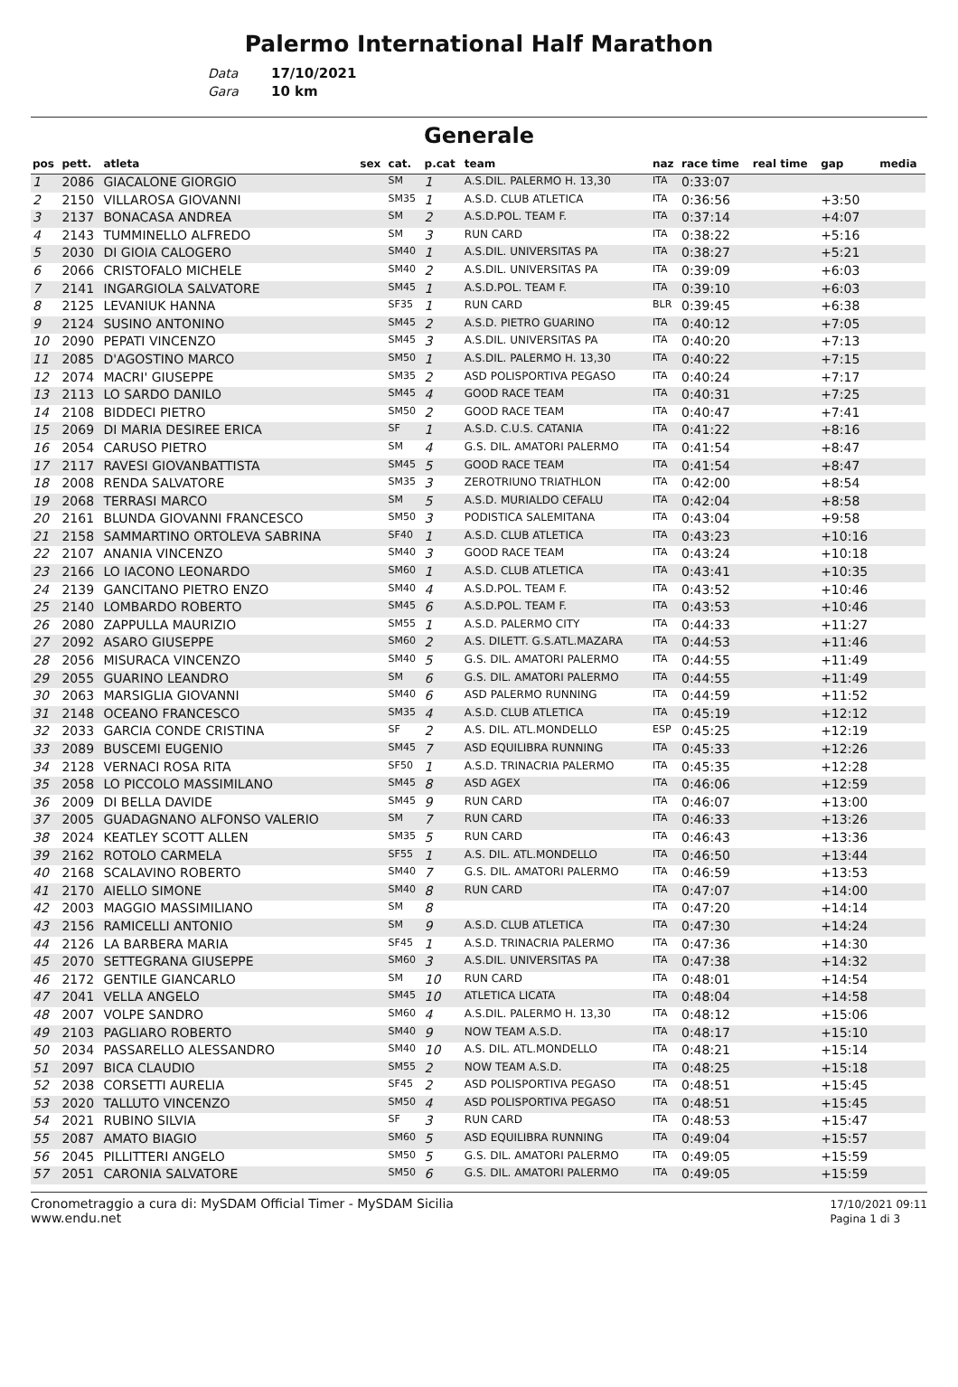Palermo International Half Marathon
Data 17/10/2021
Gara 10 km
Generale
| pos | pett. | atleta | sex | cat. | p.cat | team | naz | race time | real time | gap | media |
| --- | --- | --- | --- | --- | --- | --- | --- | --- | --- | --- | --- |
| 1 | 2086 | GIACALONE GIORGIO | | SM | 1 | A.S.DIL. PALERMO H. 13,30 | ITA | 0:33:07 | | | |
| 2 | 2150 | VILLAROSA GIOVANNI | | SM35 | 1 | A.S.D. CLUB ATLETICA | ITA | 0:36:56 | | +3:50 | |
| 3 | 2137 | BONACASA ANDREA | | SM | 2 | A.S.D.POL. TEAM F. | ITA | 0:37:14 | | +4:07 | |
| 4 | 2143 | TUMMINELLO ALFREDO | | SM | 3 | RUN CARD | ITA | 0:38:22 | | +5:16 | |
| 5 | 2030 | DI GIOIA CALOGERO | | SM40 | 1 | A.S.DIL. UNIVERSITAS PA | ITA | 0:38:27 | | +5:21 | |
| 6 | 2066 | CRISTOFALO MICHELE | | SM40 | 2 | A.S.DIL. UNIVERSITAS PA | ITA | 0:39:09 | | +6:03 | |
| 7 | 2141 | INGARGIOLA SALVATORE | | SM45 | 1 | A.S.D.POL. TEAM F. | ITA | 0:39:10 | | +6:03 | |
| 8 | 2125 | LEVANIUK HANNA | | SF35 | 1 | RUN CARD | BLR | 0:39:45 | | +6:38 | |
| 9 | 2124 | SUSINO ANTONINO | | SM45 | 2 | A.S.D. PIETRO GUARINO | ITA | 0:40:12 | | +7:05 | |
| 10 | 2090 | PEPATI VINCENZO | | SM45 | 3 | A.S.DIL. UNIVERSITAS PA | ITA | 0:40:20 | | +7:13 | |
| 11 | 2085 | D'AGOSTINO MARCO | | SM50 | 1 | A.S.DIL. PALERMO H. 13,30 | ITA | 0:40:22 | | +7:15 | |
| 12 | 2074 | MACRI' GIUSEPPE | | SM35 | 2 | ASD POLISPORTIVA PEGASO | ITA | 0:40:24 | | +7:17 | |
| 13 | 2113 | LO SARDO DANILO | | SM45 | 4 | GOOD RACE TEAM | ITA | 0:40:31 | | +7:25 | |
| 14 | 2108 | BIDDECI PIETRO | | SM50 | 2 | GOOD RACE TEAM | ITA | 0:40:47 | | +7:41 | |
| 15 | 2069 | DI MARIA DESIREE ERICA | | SF | 1 | A.S.D. C.U.S. CATANIA | ITA | 0:41:22 | | +8:16 | |
| 16 | 2054 | CARUSO PIETRO | | SM | 4 | G.S. DIL. AMATORI PALERMO | ITA | 0:41:54 | | +8:47 | |
| 17 | 2117 | RAVESI GIOVANBATTISTA | | SM45 | 5 | GOOD RACE TEAM | ITA | 0:41:54 | | +8:47 | |
| 18 | 2008 | RENDA SALVATORE | | SM35 | 3 | ZEROTRIUNO TRIATHLON | ITA | 0:42:00 | | +8:54 | |
| 19 | 2068 | TERRASI MARCO | | SM | 5 | A.S.D. MURIALDO CEFALU | ITA | 0:42:04 | | +8:58 | |
| 20 | 2161 | BLUNDA GIOVANNI FRANCESCO | | SM50 | 3 | PODISTICA SALEMITANA | ITA | 0:43:04 | | +9:58 | |
| 21 | 2158 | SAMMARTINO ORTOLEVA SABRINA | | SF40 | 1 | A.S.D. CLUB ATLETICA | ITA | 0:43:23 | | +10:16 | |
| 22 | 2107 | ANANIA VINCENZO | | SM40 | 3 | GOOD RACE TEAM | ITA | 0:43:24 | | +10:18 | |
| 23 | 2166 | LO IACONO LEONARDO | | SM60 | 1 | A.S.D. CLUB ATLETICA | ITA | 0:43:41 | | +10:35 | |
| 24 | 2139 | GANCITANO PIETRO ENZO | | SM40 | 4 | A.S.D.POL. TEAM F. | ITA | 0:43:52 | | +10:46 | |
| 25 | 2140 | LOMBARDO ROBERTO | | SM45 | 6 | A.S.D.POL. TEAM F. | ITA | 0:43:53 | | +10:46 | |
| 26 | 2080 | ZAPPULLA MAURIZIO | | SM55 | 1 | A.S.D. PALERMO CITY | ITA | 0:44:33 | | +11:27 | |
| 27 | 2092 | ASARO GIUSEPPE | | SM60 | 2 | A.S. DILETT. G.S.ATL.MAZARA | ITA | 0:44:53 | | +11:46 | |
| 28 | 2056 | MISURACA VINCENZO | | SM40 | 5 | G.S. DIL. AMATORI PALERMO | ITA | 0:44:55 | | +11:49 | |
| 29 | 2055 | GUARINO LEANDRO | | SM | 6 | G.S. DIL. AMATORI PALERMO | ITA | 0:44:55 | | +11:49 | |
| 30 | 2063 | MARSIGLIA GIOVANNI | | SM40 | 6 | ASD PALERMO RUNNING | ITA | 0:44:59 | | +11:52 | |
| 31 | 2148 | OCEANO FRANCESCO | | SM35 | 4 | A.S.D. CLUB ATLETICA | ITA | 0:45:19 | | +12:12 | |
| 32 | 2033 | GARCIA CONDE CRISTINA | | SF | 2 | A.S. DIL. ATL.MONDELLO | ESP | 0:45:25 | | +12:19 | |
| 33 | 2089 | BUSCEMI EUGENIO | | SM45 | 7 | ASD EQUILIBRA RUNNING | ITA | 0:45:33 | | +12:26 | |
| 34 | 2128 | VERNACI ROSA RITA | | SF50 | 1 | A.S.D. TRINACRIA PALERMO | ITA | 0:45:35 | | +12:28 | |
| 35 | 2058 | LO PICCOLO MASSIMILANO | | SM45 | 8 | ASD AGEX | ITA | 0:46:06 | | +12:59 | |
| 36 | 2009 | DI BELLA DAVIDE | | SM45 | 9 | RUN CARD | ITA | 0:46:07 | | +13:00 | |
| 37 | 2005 | GUADAGNANO ALFONSO VALERIO | | SM | 7 | RUN CARD | ITA | 0:46:33 | | +13:26 | |
| 38 | 2024 | KEATLEY SCOTT ALLEN | | SM35 | 5 | RUN CARD | ITA | 0:46:43 | | +13:36 | |
| 39 | 2162 | ROTOLO CARMELA | | SF55 | 1 | A.S. DIL. ATL.MONDELLO | ITA | 0:46:50 | | +13:44 | |
| 40 | 2168 | SCALAVINO ROBERTO | | SM40 | 7 | G.S. DIL. AMATORI PALERMO | ITA | 0:46:59 | | +13:53 | |
| 41 | 2170 | AIELLO SIMONE | | SM40 | 8 | RUN CARD | ITA | 0:47:07 | | +14:00 | |
| 42 | 2003 | MAGGIO MASSIMILIANO | | SM | 8 | | ITA | 0:47:20 | | +14:14 | |
| 43 | 2156 | RAMICELLI ANTONIO | | SM | 9 | A.S.D. CLUB ATLETICA | ITA | 0:47:30 | | +14:24 | |
| 44 | 2126 | LA BARBERA MARIA | | SF45 | 1 | A.S.D. TRINACRIA PALERMO | ITA | 0:47:36 | | +14:30 | |
| 45 | 2070 | SETTEGRANA GIUSEPPE | | SM60 | 3 | A.S.DIL. UNIVERSITAS PA | ITA | 0:47:38 | | +14:32 | |
| 46 | 2172 | GENTILE GIANCARLO | | SM | 10 | RUN CARD | ITA | 0:48:01 | | +14:54 | |
| 47 | 2041 | VELLA ANGELO | | SM45 | 10 | ATLETICA LICATA | ITA | 0:48:04 | | +14:58 | |
| 48 | 2007 | VOLPE SANDRO | | SM60 | 4 | A.S.DIL. PALERMO H. 13,30 | ITA | 0:48:12 | | +15:06 | |
| 49 | 2103 | PAGLIARO ROBERTO | | SM40 | 9 | NOW TEAM A.S.D. | ITA | 0:48:17 | | +15:10 | |
| 50 | 2034 | PASSARELLO ALESSANDRO | | SM40 | 10 | A.S. DIL. ATL.MONDELLO | ITA | 0:48:21 | | +15:14 | |
| 51 | 2097 | BICA CLAUDIO | | SM55 | 2 | NOW TEAM A.S.D. | ITA | 0:48:25 | | +15:18 | |
| 52 | 2038 | CORSETTI AURELIA | | SF45 | 2 | ASD POLISPORTIVA PEGASO | ITA | 0:48:51 | | +15:45 | |
| 53 | 2020 | TALLUTO VINCENZO | | SM50 | 4 | ASD POLISPORTIVA PEGASO | ITA | 0:48:51 | | +15:45 | |
| 54 | 2021 | RUBINO SILVIA | | SF | 3 | RUN CARD | ITA | 0:48:53 | | +15:47 | |
| 55 | 2087 | AMATO BIAGIO | | SM60 | 5 | ASD EQUILIBRA RUNNING | ITA | 0:49:04 | | +15:57 | |
| 56 | 2045 | PILLITTERI ANGELO | | SM50 | 5 | G.S. DIL. AMATORI PALERMO | ITA | 0:49:05 | | +15:59 | |
| 57 | 2051 | CARONIA SALVATORE | | SM50 | 6 | G.S. DIL. AMATORI PALERMO | ITA | 0:49:05 | | +15:59 | |
Cronometraggio a cura di: MySDAM Official Timer - MySDAM Sicilia
www.endu.net
17/10/2021 09:11
Pagina 1 di 3